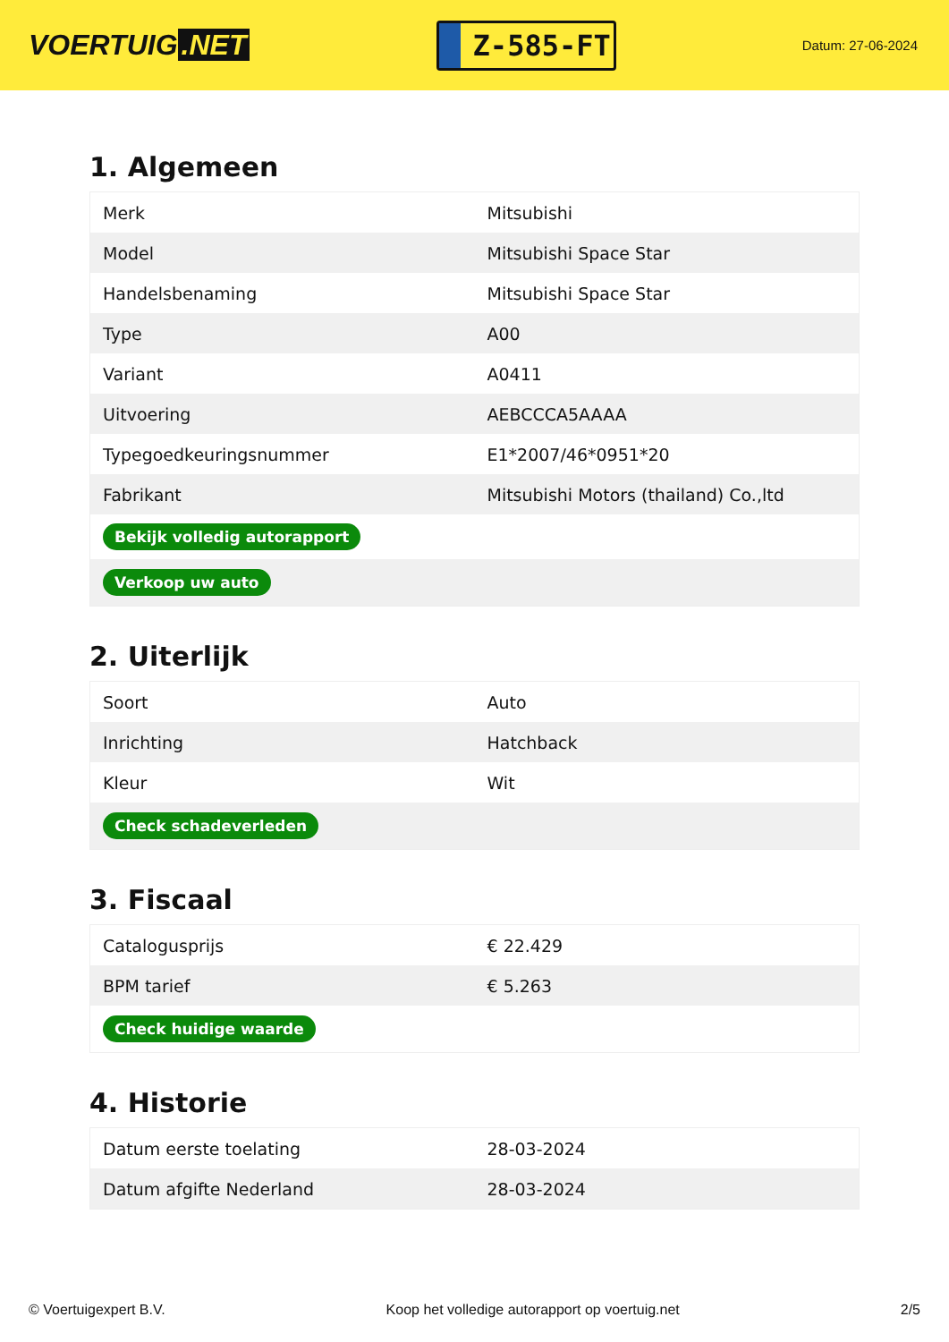VOERTUIG.NET
Z-585-FT
Datum: 27-06-2024
1. Algemeen
| Merk | Mitsubishi |
| Model | Mitsubishi Space Star |
| Handelsbenaming | Mitsubishi Space Star |
| Type | A00 |
| Variant | A0411 |
| Uitvoering | AEBCCCA5AAAA |
| Typegoedkeuringsnummer | E1*2007/46*0951*20 |
| Fabrikant | Mitsubishi Motors (thailand) Co.,ltd |
| Bekijk volledig autorapport | |
| Verkoop uw auto | |
2. Uiterlijk
| Soort | Auto |
| Inrichting | Hatchback |
| Kleur | Wit |
| Check schadeverleden | |
3. Fiscaal
| Catalogusprijs | € 22.429 |
| BPM tarief | € 5.263 |
| Check huidige waarde | |
4. Historie
| Datum eerste toelating | 28-03-2024 |
| Datum afgifte Nederland | 28-03-2024 |
© Voertuigexpert B.V. Koop het volledige autorapport op voertuig.net 2/5